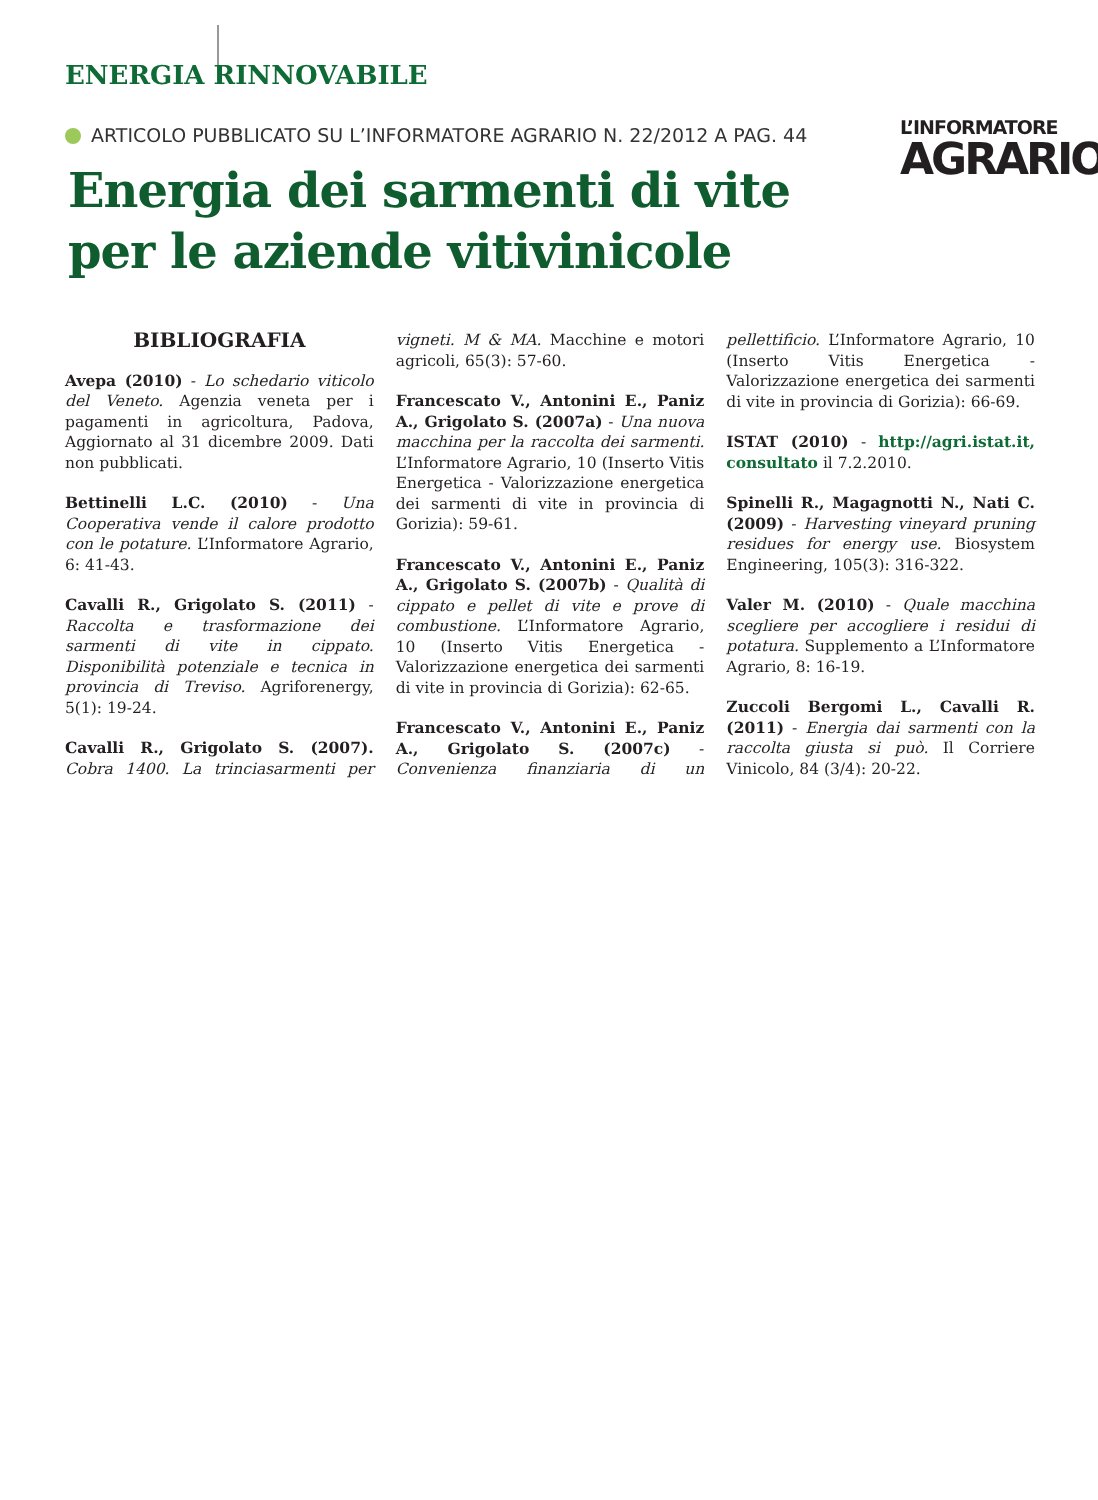ENERGIA RINNOVABILE
ARTICOLO PUBBLICATO SU L’INFORMATORE AGRARIO N. 22/2012 A PAG. 44
L’INFORMATORE
AGRARIO
Energia dei sarmenti di vite per le aziende vitivinicole
BIBLIOGRAFIA
Avepa (2010) - Lo schedario viticolo del Veneto. Agenzia veneta per i pagamenti in agricoltura, Padova, Aggiornato al 31 dicembre 2009. Dati non pubblicati.
Bettinelli L.C. (2010) - Una Cooperativa vende il calore prodotto con le potature. L’Informatore Agrario, 6: 41-43.
Cavalli R., Grigolato S. (2011) - Raccolta e trasformazione dei sarmenti di vite in cippato. Disponibilità potenziale e tecnica in provincia di Treviso. Agriforenergy, 5(1): 19-24.
Cavalli R., Grigolato S. (2007). Cobra 1400. La trinciasarmenti per vigneti. M & MA. Macchine e motori agricoli, 65(3): 57-60.
Francescato V., Antonini E., Paniz A., Grigolato S. (2007a) - Una nuova macchina per la raccolta dei sarmenti. L’Informatore Agrario, 10 (Inserto Vitis Energetica - Valorizzazione energetica dei sarmenti di vite in provincia di Gorizia): 59-61.
Francescato V., Antonini E., Paniz A., Grigolato S. (2007b) - Qualità di cippato e pellet di vite e prove di combustione. L’Informatore Agrario, 10 (Inserto Vitis Energetica - Valorizzazione energetica dei sarmenti di vite in provincia di Gorizia): 62-65.
Francescato V., Antonini E., Paniz A., Grigolato S. (2007c) - Convenienza finanziaria di un pellettificio. L’Informatore Agrario, 10 (Inserto Vitis Energetica - Valorizzazione energetica dei sarmenti di vite in provincia di Gorizia): 66-69.
ISTAT (2010) - http://agri.istat.it, consultato il 7.2.2010.
Spinelli R., Magagnotti N., Nati C. (2009) - Harvesting vineyard pruning residues for energy use. Biosystem Engineering, 105(3): 316-322.
Valer M. (2010) - Quale macchina scegliere per accogliere i residui di potatura. Supplemento a L’Informatore Agrario, 8: 16-19.
Zuccoli Bergomi L., Cavalli R. (2011) - Energia dai sarmenti con la raccolta giusta si può. Il Corriere Vinicolo, 84 (3/4): 20-22.